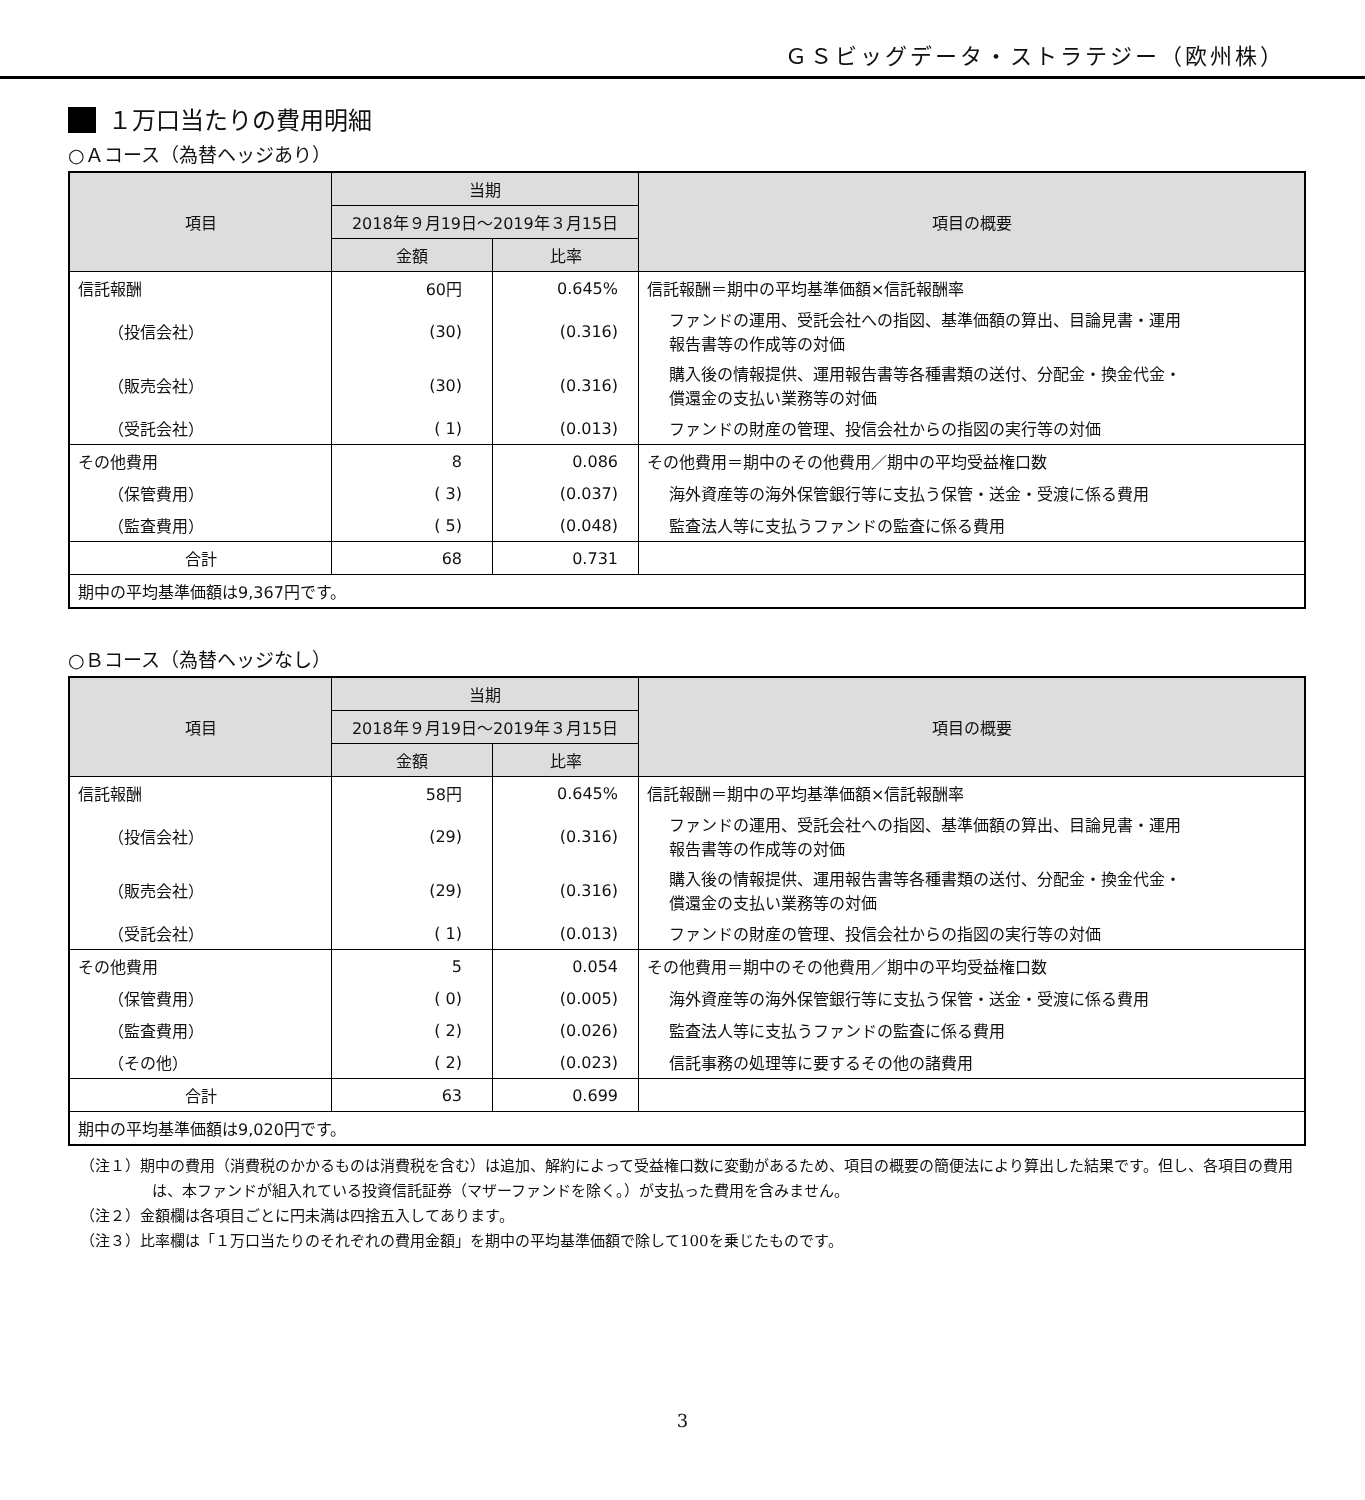ＧＳビッグデータ・ストラテジー（欧州株）
１万口当たりの費用明細
○Ａコース（為替ヘッジあり）
| 項目 | 当期 | | 項目の概要 |
| --- | --- | --- | --- |
| | 2018年９月19日～2019年３月15日 | | |
| | 金額 | 比率 | |
| 信託報酬 | 60円 | 0.645% | 信託報酬＝期中の平均基準価額×信託報酬率 |
| （投信会社） | (30) | (0.316) | ファンドの運用、受託会社への指図、基準価額の算出、目論見書・運用 報告書等の作成等の対価 |
| （販売会社） | (30) | (0.316) | 購入後の情報提供、運用報告書等各種書類の送付、分配金・換金代金・ 償還金の支払い業務等の対価 |
| （受託会社） | ( 1) | (0.013) | ファンドの財産の管理、投信会社からの指図の実行等の対価 |
| その他費用 | 8 | 0.086 | その他費用＝期中のその他費用／期中の平均受益権口数 |
| （保管費用） | ( 3) | (0.037) | 海外資産等の海外保管銀行等に支払う保管・送金・受渡に係る費用 |
| （監査費用） | ( 5) | (0.048) | 監査法人等に支払うファンドの監査に係る費用 |
| 合計 | 68 | 0.731 | |
| 期中の平均基準価額は9,367円です。 | | | |
○Ｂコース（為替ヘッジなし）
| 項目 | 当期 | | 項目の概要 |
| --- | --- | --- | --- |
| | 2018年９月19日～2019年３月15日 | | |
| | 金額 | 比率 | |
| 信託報酬 | 58円 | 0.645% | 信託報酬＝期中の平均基準価額×信託報酬率 |
| （投信会社） | (29) | (0.316) | ファンドの運用、受託会社への指図、基準価額の算出、目論見書・運用 報告書等の作成等の対価 |
| （販売会社） | (29) | (0.316) | 購入後の情報提供、運用報告書等各種書類の送付、分配金・換金代金・ 償還金の支払い業務等の対価 |
| （受託会社） | ( 1) | (0.013) | ファンドの財産の管理、投信会社からの指図の実行等の対価 |
| その他費用 | 5 | 0.054 | その他費用＝期中のその他費用／期中の平均受益権口数 |
| （保管費用） | ( 0) | (0.005) | 海外資産等の海外保管銀行等に支払う保管・送金・受渡に係る費用 |
| （監査費用） | ( 2) | (0.026) | 監査法人等に支払うファンドの監査に係る費用 |
| （その他） | ( 2) | (0.023) | 信託事務の処理等に要するその他の諸費用 |
| 合計 | 63 | 0.699 | |
| 期中の平均基準価額は9,020円です。 | | | |
（注１）期中の費用（消費税のかかるものは消費税を含む）は追加、解約によって受益権口数に変動があるため、項目の概要の簡便法により算出した結果です。但し、各項目の費用は、本ファンドが組入れている投資信託証券（マザーファンドを除く。）が支払った費用を含みません。
（注２）金額欄は各項目ごとに円未満は四捨五入してあります。
（注３）比率欄は「１万口当たりのそれぞれの費用金額」を期中の平均基準価額で除して100を乗じたものです。
3